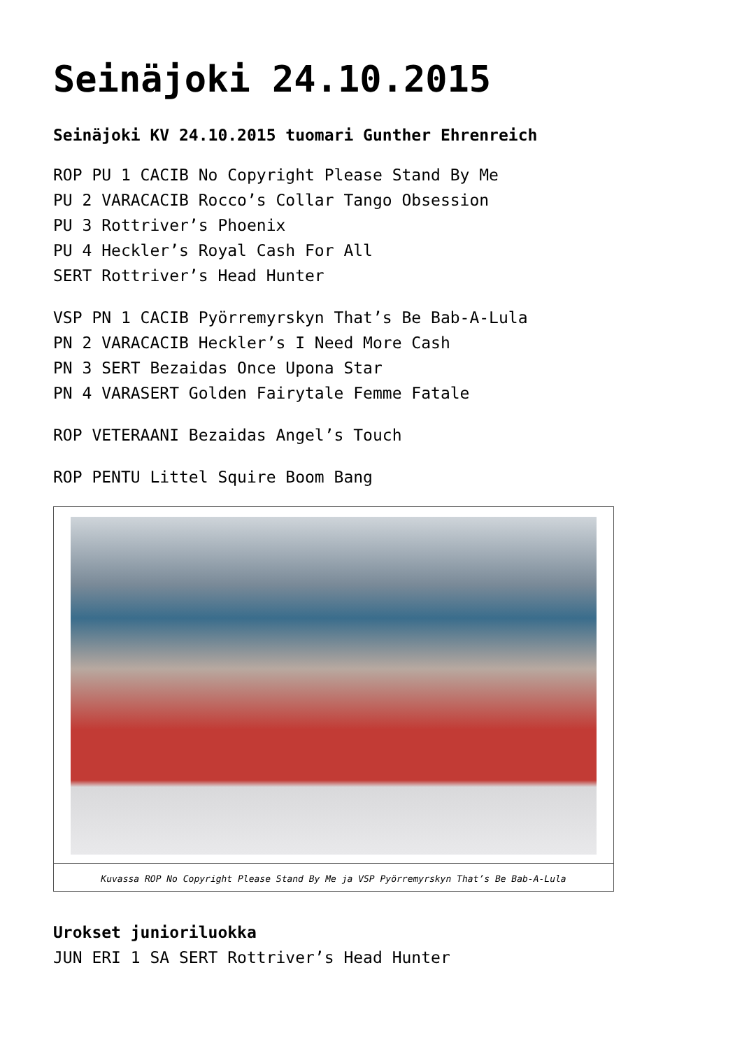Seinäjoki 24.10.2015
Seinäjoki KV 24.10.2015 tuomari Gunther Ehrenreich
ROP PU 1 CACIB No Copyright Please Stand By Me
PU 2 VARACACIB Rocco’s Collar Tango Obsession
PU 3 Rottriver’s Phoenix
PU 4 Heckler’s Royal Cash For All
SERT Rottriver’s Head Hunter
VSP PN 1 CACIB Pyörremyrskyn That’s Be Bab-A-Lula
PN 2 VARACACIB Heckler’s I Need More Cash
PN 3 SERT Bezaidas Once Upona Star
PN 4 VARASERT Golden Fairytale Femme Fatale
ROP VETERAANI Bezaidas Angel’s Touch
ROP PENTU Littel Squire Boom Bang
Kuvassa ROP No Copyright Please Stand By Me ja VSP Pyörremyrskyn That’s Be Bab-A-Lula
Urokset junioriluokka
JUN ERI 1 SA SERT Rottriver’s Head Hunter